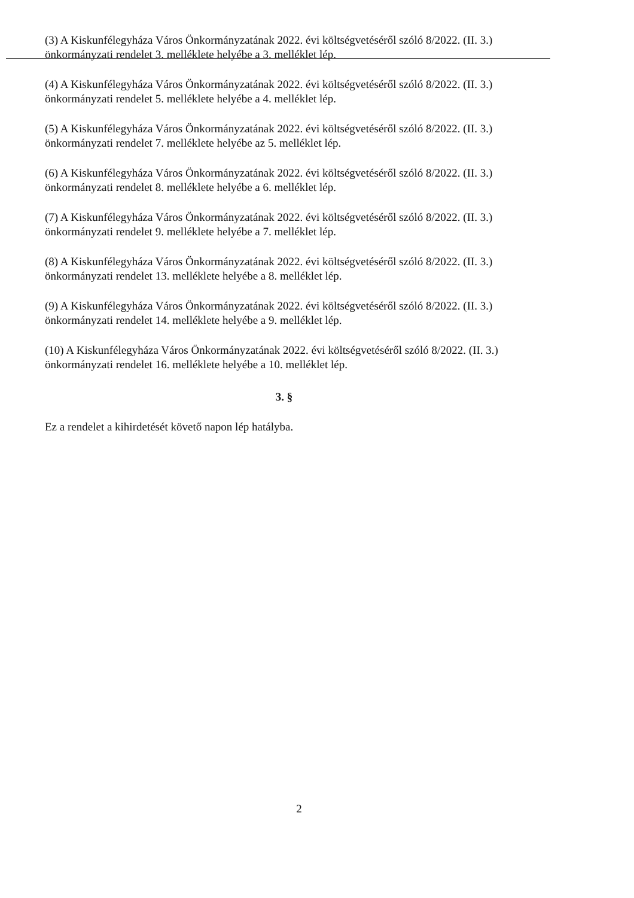(3) A Kiskunfélegyháza Város Önkormányzatának 2022. évi költségvetéséről szóló 8/2022. (II. 3.) önkormányzati rendelet 3. melléklete helyébe a 3. melléklet lép.
(4) A Kiskunfélegyháza Város Önkormányzatának 2022. évi költségvetéséről szóló 8/2022. (II. 3.) önkormányzati rendelet 5. melléklete helyébe a 4. melléklet lép.
(5) A Kiskunfélegyháza Város Önkormányzatának 2022. évi költségvetéséről szóló 8/2022. (II. 3.) önkormányzati rendelet 7. melléklete helyébe az 5. melléklet lép.
(6) A Kiskunfélegyháza Város Önkormányzatának 2022. évi költségvetéséről szóló 8/2022. (II. 3.) önkormányzati rendelet 8. melléklete helyébe a 6. melléklet lép.
(7) A Kiskunfélegyháza Város Önkormányzatának 2022. évi költségvetéséről szóló 8/2022. (II. 3.) önkormányzati rendelet 9. melléklete helyébe a 7. melléklet lép.
(8) A Kiskunfélegyháza Város Önkormányzatának 2022. évi költségvetéséről szóló 8/2022. (II. 3.) önkormányzati rendelet 13. melléklete helyébe a 8. melléklet lép.
(9) A Kiskunfélegyháza Város Önkormányzatának 2022. évi költségvetéséről szóló 8/2022. (II. 3.) önkormányzati rendelet 14. melléklete helyébe a 9. melléklet lép.
(10) A Kiskunfélegyháza Város Önkormányzatának 2022. évi költségvetéséről szóló 8/2022. (II. 3.) önkormányzati rendelet 16. melléklete helyébe a 10. melléklet lép.
3. §
Ez a rendelet a kihirdetését követő napon lép hatályba.
2